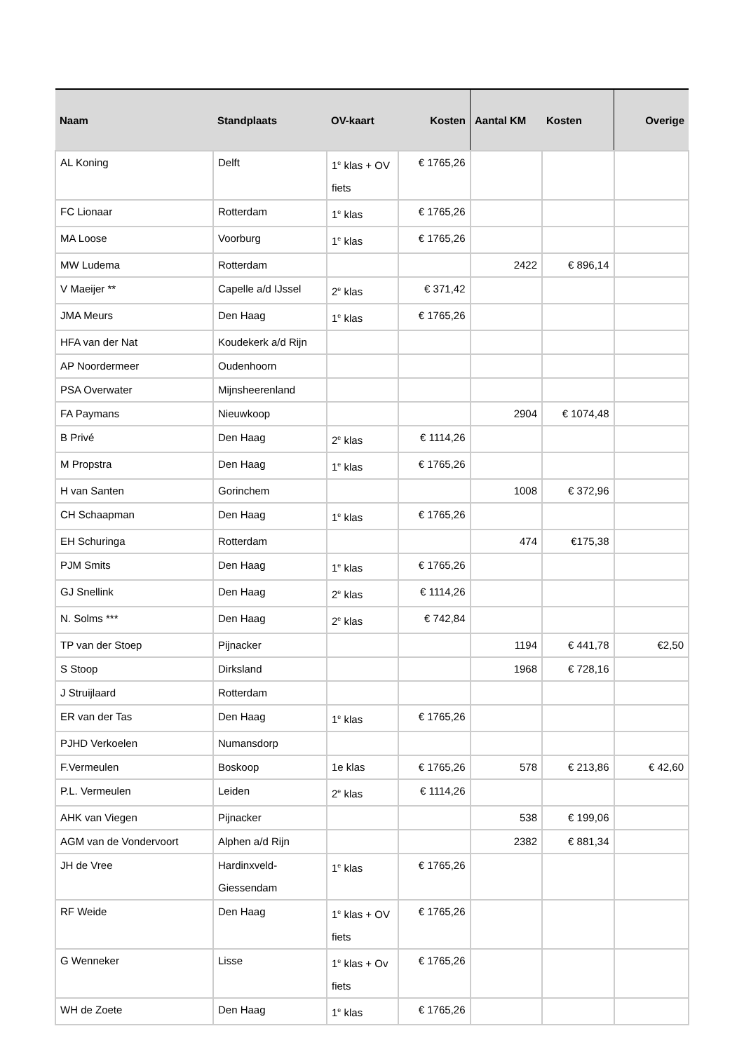| Naam | Standplaats | OV-kaart | Kosten | Aantal KM | Kosten | Overige |
| --- | --- | --- | --- | --- | --- | --- |
| AL Koning | Delft | 1<sup>e</sup> klas + OV fiets | € 1765,26 | | | |
| FC Lionaar | Rotterdam | 1<sup>e</sup> klas | € 1765,26 | | | |
| MA Loose | Voorburg | 1<sup>e</sup> klas | € 1765,26 | | | |
| MW Ludema | Rotterdam | | | 2422 | € 896,14 | |
| V Maeijer ** | Capelle a/d IJssel | 2<sup>e</sup> klas | € 371,42 | | | |
| JMA Meurs | Den Haag | 1<sup>e</sup> klas | € 1765,26 | | | |
| HFA van der Nat | Koudekerk a/d Rijn | | | | | |
| AP Noordermeer | Oudenhoorn | | | | | |
| PSA Overwater | Mijnsheerenland | | | | | |
| FA Paymans | Nieuwkoop | | | 2904 | € 1074,48 | |
| B Privé | Den Haag | 2<sup>e</sup> klas | € 1114,26 | | | |
| M Propstra | Den Haag | 1<sup>e</sup> klas | € 1765,26 | | | |
| H van Santen | Gorinchem | | | 1008 | € 372,96 | |
| CH Schaapman | Den Haag | 1<sup>e</sup> klas | € 1765,26 | | | |
| EH Schuringa | Rotterdam | | | 474 | €175,38 | |
| PJM Smits | Den Haag | 1<sup>e</sup> klas | € 1765,26 | | | |
| GJ Snellink | Den Haag | 2<sup>e</sup> klas | € 1114,26 | | | |
| N. Solms *** | Den Haag | 2<sup>e</sup> klas | € 742,84 | | | |
| TP van der Stoep | Pijnacker | | | 1194 | € 441,78 | €2,50 |
| S Stoop | Dirksland | | | 1968 | € 728,16 | |
| J Struijlaard | Rotterdam | | | | | |
| ER van der Tas | Den Haag | 1<sup>e</sup> klas | € 1765,26 | | | |
| PJHD Verkoelen | Numansdorp | | | | | |
| F.Vermeulen | Boskoop | 1e klas | € 1765,26 | 578 | € 213,86 | € 42,60 |
| P.L. Vermeulen | Leiden | 2<sup>e</sup> klas | € 1114,26 | | | |
| AHK van Viegen | Pijnacker | | | 538 | € 199,06 | |
| AGM van de Vondervoort | Alphen a/d Rijn | | | 2382 | € 881,34 | |
| JH de Vree | Hardinxveld-Giessendam | 1<sup>e</sup> klas | € 1765,26 | | | |
| RF Weide | Den Haag | 1<sup>e</sup> klas + OV fiets | € 1765,26 | | | |
| G Wenneker | Lisse | 1<sup>e</sup> klas + Ov fiets | € 1765,26 | | | |
| WH de Zoete | Den Haag | 1<sup>e</sup> klas | € 1765,26 | | | |